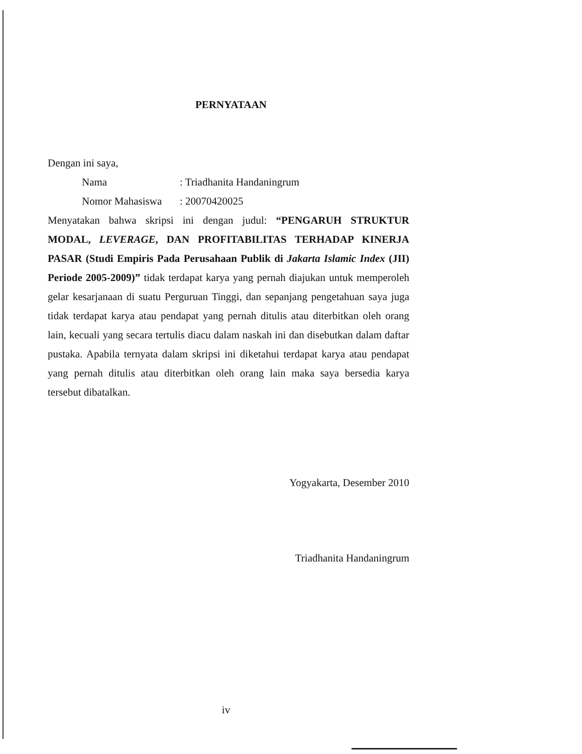PERNYATAAN
Dengan ini saya,
Nama: Triadhanita Handaningrum
Nomor Mahasiswa: 20070420025
Menyatakan bahwa skripsi ini dengan judul: “PENGARUH STRUKTUR MODAL, LEVERAGE, DAN PROFITABILITAS TERHADAP KINERJA PASAR (Studi Empiris Pada Perusahaan Publik di Jakarta Islamic Index (JII) Periode 2005-2009)” tidak terdapat karya yang pernah diajukan untuk memperoleh gelar kesarjanaan di suatu Perguruan Tinggi, dan sepanjang pengetahuan saya juga tidak terdapat karya atau pendapat yang pernah ditulis atau diterbitkan oleh orang lain, kecuali yang secara tertulis diacu dalam naskah ini dan disebutkan dalam daftar pustaka. Apabila ternyata dalam skripsi ini diketahui terdapat karya atau pendapat yang pernah ditulis atau diterbitkan oleh orang lain maka saya bersedia karya tersebut dibatalkan.
Yogyakarta, Desember 2010
Triadhanita Handaningrum
iv